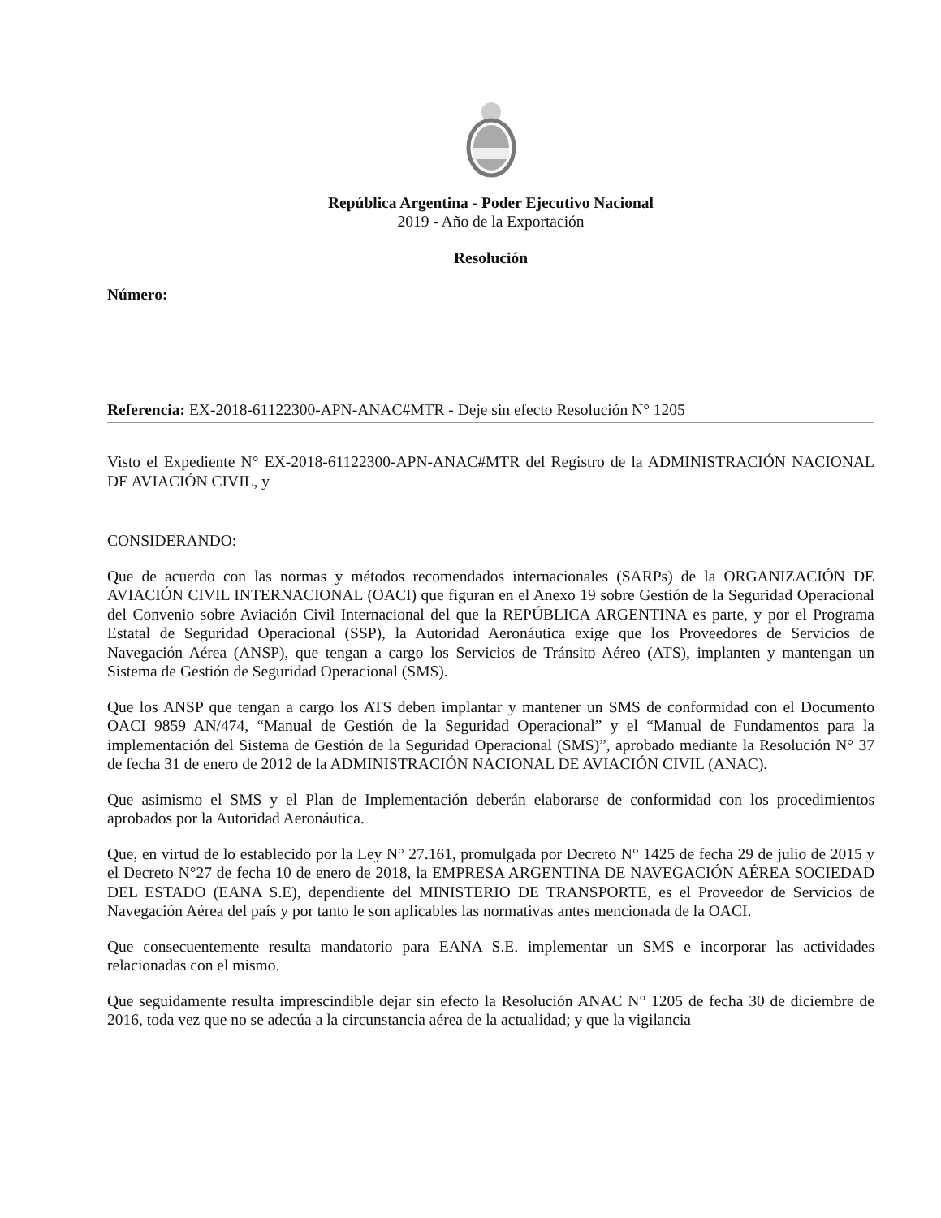República Argentina - Poder Ejecutivo Nacional
2019 - Año de la Exportación
Resolución
Número:
Referencia: EX-2018-61122300-APN-ANAC#MTR - Deje sin efecto Resolución N° 1205
Visto el Expediente N° EX-2018-61122300-APN-ANAC#MTR del Registro de la ADMINISTRACIÓN NACIONAL DE AVIACIÓN CIVIL, y
CONSIDERANDO:
Que de acuerdo con las normas y métodos recomendados internacionales (SARPs) de la ORGANIZACIÓN DE AVIACIÓN CIVIL INTERNACIONAL (OACI) que figuran en el Anexo 19 sobre Gestión de la Seguridad Operacional del Convenio sobre Aviación Civil Internacional del que la REPÚBLICA ARGENTINA es parte, y por el Programa Estatal de Seguridad Operacional (SSP), la Autoridad Aeronáutica exige que los Proveedores de Servicios de Navegación Aérea (ANSP), que tengan a cargo los Servicios de Tránsito Aéreo (ATS), implanten y mantengan un Sistema de Gestión de Seguridad Operacional (SMS).
Que los ANSP que tengan a cargo los ATS deben implantar y mantener un SMS de conformidad con el Documento OACI 9859 AN/474, “Manual de Gestión de la Seguridad Operacional” y el “Manual de Fundamentos para la implementación del Sistema de Gestión de la Seguridad Operacional (SMS)”, aprobado mediante la Resolución N° 37 de fecha 31 de enero de 2012 de la ADMINISTRACIÓN NACIONAL DE AVIACIÓN CIVIL (ANAC).
Que asimismo el SMS y el Plan de Implementación deberán elaborarse de conformidad con los procedimientos aprobados por la Autoridad Aeronáutica.
Que, en virtud de lo establecido por la Ley N° 27.161, promulgada por Decreto N° 1425 de fecha 29 de julio de 2015 y el Decreto N°27 de fecha 10 de enero de 2018, la EMPRESA ARGENTINA DE NAVEGACIÓN AÉREA SOCIEDAD DEL ESTADO (EANA S.E), dependiente del MINISTERIO DE TRANSPORTE, es el Proveedor de Servicios de Navegación Aérea del país y por tanto le son aplicables las normativas antes mencionada de la OACI.
Que consecuentemente resulta mandatorio para EANA S.E. implementar un SMS e incorporar las actividades relacionadas con el mismo.
Que seguidamente resulta imprescindible dejar sin efecto la Resolución ANAC N° 1205 de fecha 30 de diciembre de 2016, toda vez que no se adecúa a la circunstancia aérea de la actualidad; y que la vigilancia